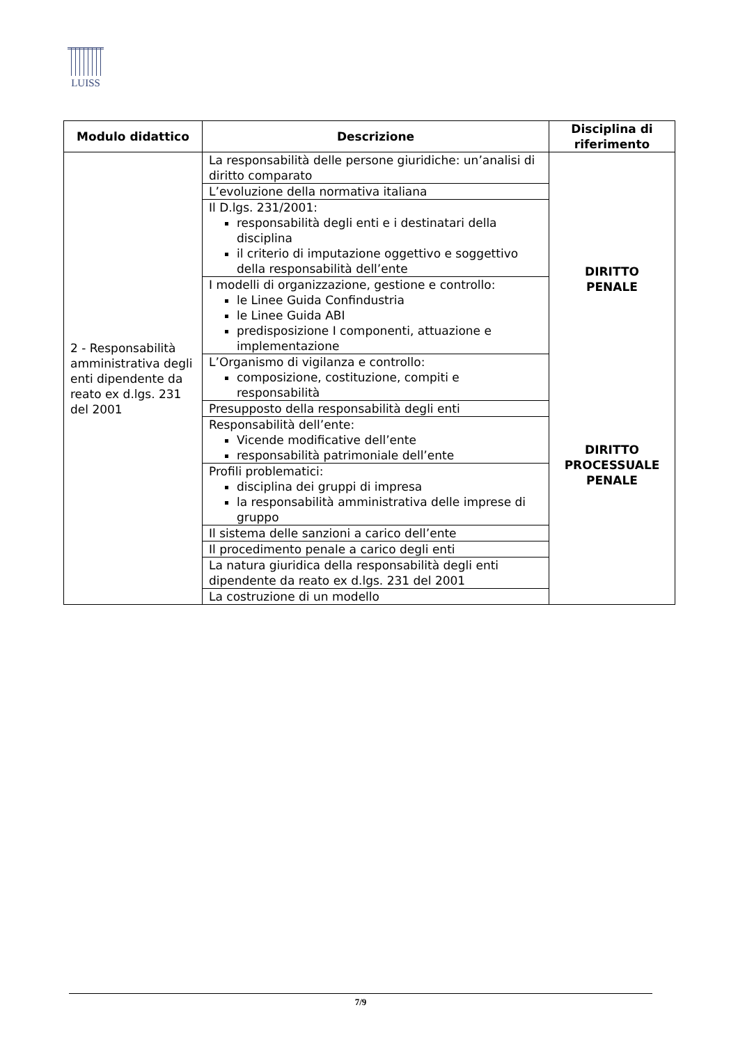LUISS
| Modulo didattico | Descrizione | Disciplina di riferimento |
| --- | --- | --- |
| 2 - Responsabilità amministrativa degli enti dipendente da reato ex d.lgs. 231 del 2001 | La responsabilità delle persone giuridiche: un’analisi di diritto comparato | DIRITTO PENALE DIRITTO PROCESSUALE PENALE |
| | L’evoluzione della normativa italiana | |
| | Il D.lgs. 231/2001: responsabilità degli enti e i destinatari della disciplina il criterio di imputazione oggettivo e soggettivo della responsabilità dell’ente | |
| | I modelli di organizzazione, gestione e controllo: le Linee Guida Confindustria le Linee Guida ABI predisposizione I componenti, attuazione e implementazione | |
| | L’Organismo di vigilanza e controllo: composizione, costituzione, compiti e responsabilità | |
| | Presupposto della responsabilità degli enti | |
| | Responsabilità dell’ente: Vicende modificative dell’ente responsabilità patrimoniale dell’ente | |
| | Profili problematici: disciplina dei gruppi di impresa la responsabilità amministrativa delle imprese di gruppo | |
| | Il sistema delle sanzioni a carico dell’ente | |
| | Il procedimento penale a carico degli enti | |
| | La natura giuridica della responsabilità degli enti dipendente da reato ex d.lgs. 231 del 2001 | |
| | La costruzione di un modello | |
7/9